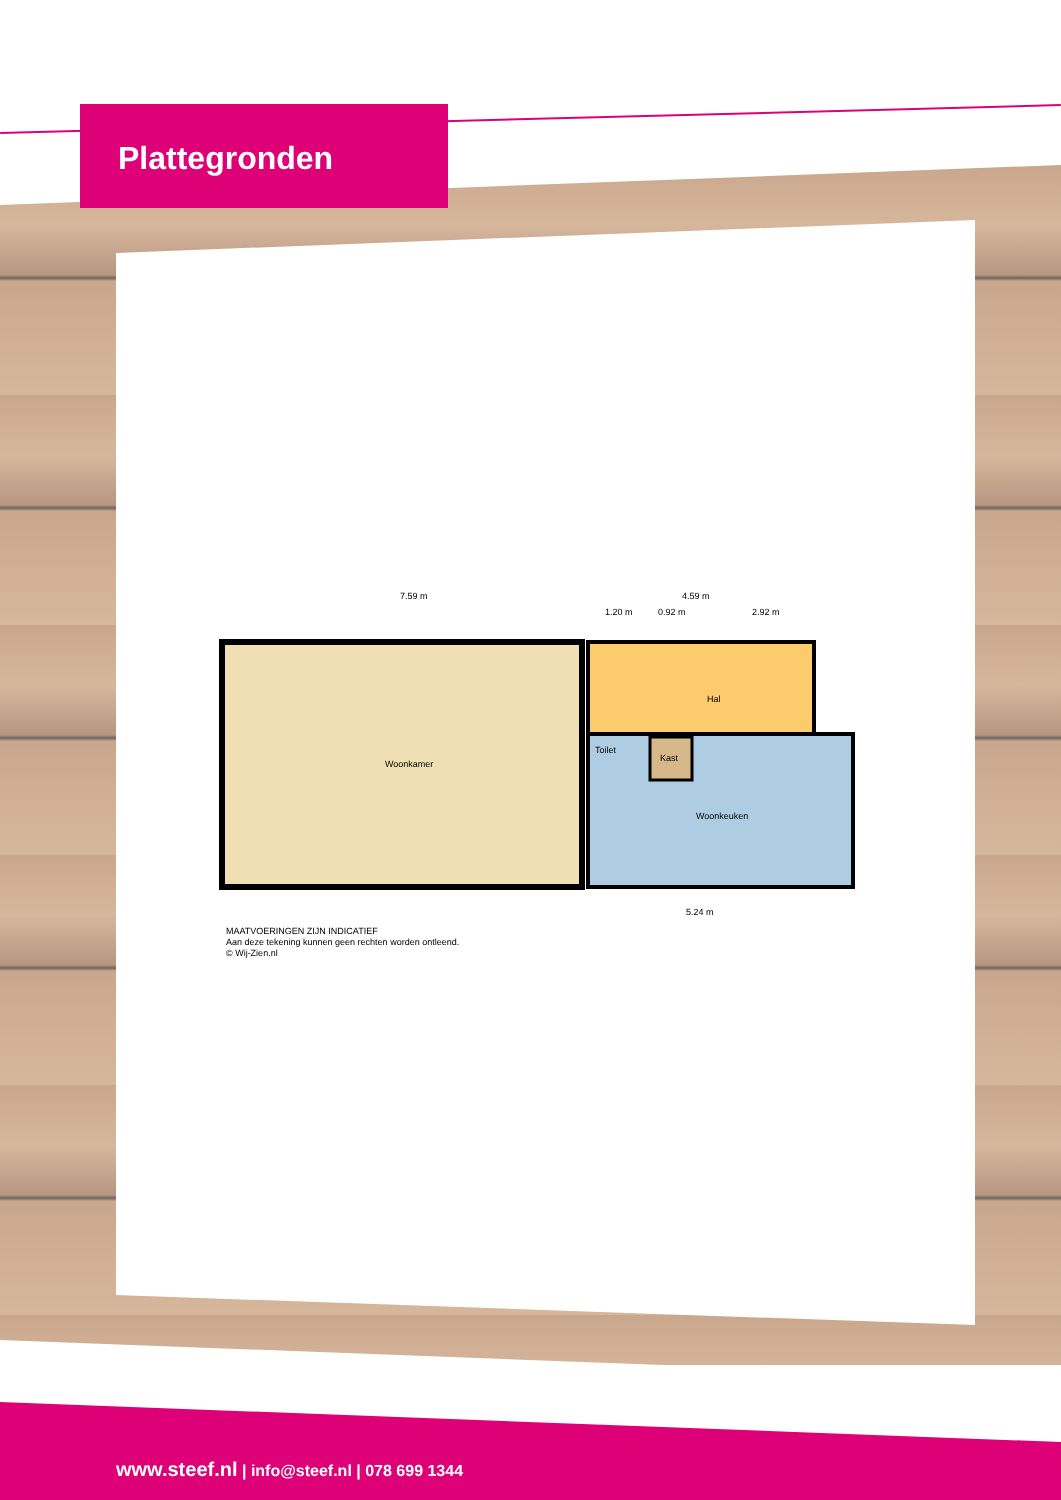Plattegronden
7.59 m
4.59 m
1.20 m
0.92 m
2.92 m
Woonkamer
Hal
Toilet
Kast
Woonkeuken
5.24 m
MAATVOERINGEN ZIJN INDICATIEF
Aan deze tekening kunnen geen rechten worden ontleend.
© Wij-Zien.nl
www.steef.nl | info@steef.nl | 078 699 1344